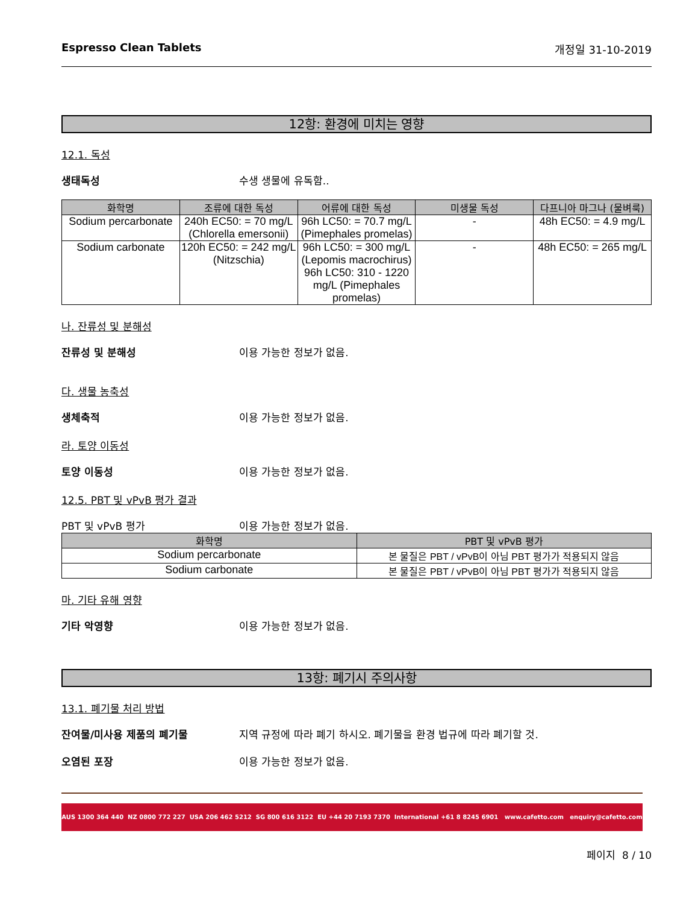Espresso Clean Tablets 개정일 31-10-2019
12항: 환경에 미치는 영향
12.1. 독성
생태독성 수생 생물에 유독함..
| 화학명 | 조류에 대한 독성 | 어류에 대한 독성 | 미생물 독성 | 다프니아 마그나 (물벼룩) |
| --- | --- | --- | --- | --- |
| Sodium percarbonate | 240h EC50: = 70 mg/L (Chlorella emersonii) | 96h LC50: = 70.7 mg/L (Pimephales promelas) | - | 48h EC50: = 4.9 mg/L |
| Sodium carbonate | 120h EC50: = 242 mg/L (Nitzschia) | 96h LC50: = 300 mg/L (Lepomis macrochirus) 96h LC50: 310 - 1220 mg/L (Pimephales promelas) | - | 48h EC50: = 265 mg/L |
나. 잔류성 및 분해성
잔류성 및 분해성 이용 가능한 정보가 없음.
다. 생물 농축성
생체축적 이용 가능한 정보가 없음.
라. 토양 이동성
토양 이동성 이용 가능한 정보가 없음.
12.5. PBT 및 vPvB 평가 결과
PBT 및 vPvB 평가 이용 가능한 정보가 없음.
| 화학명 | PBT 및 vPvB 평가 |
| --- | --- |
| Sodium percarbonate | 본 물질은 PBT / vPvB이 아님 PBT 평가가 적용되지 않음 |
| Sodium carbonate | 본 물질은 PBT / vPvB이 아님 PBT 평가가 적용되지 않음 |
마. 기타 유해 영향
기타 악영향 이용 가능한 정보가 없음.
13항: 폐기시 주의사항
13.1. 폐기물 처리 방법
잔여물/미사용 제품의 폐기물 지역 규정에 따라 폐기 하시오. 폐기물을 환경 법규에 따라 폐기할 것.
오염된 포장 이용 가능한 정보가 없음.
AUS 1300 364 440 NZ 0800 772 227 USA 206 462 5212 SG 800 616 3122 EU +44 20 7193 7370 International +61 8 8245 6901 www.cafetto.com enquiry@cafetto.com
페이지 8 / 10